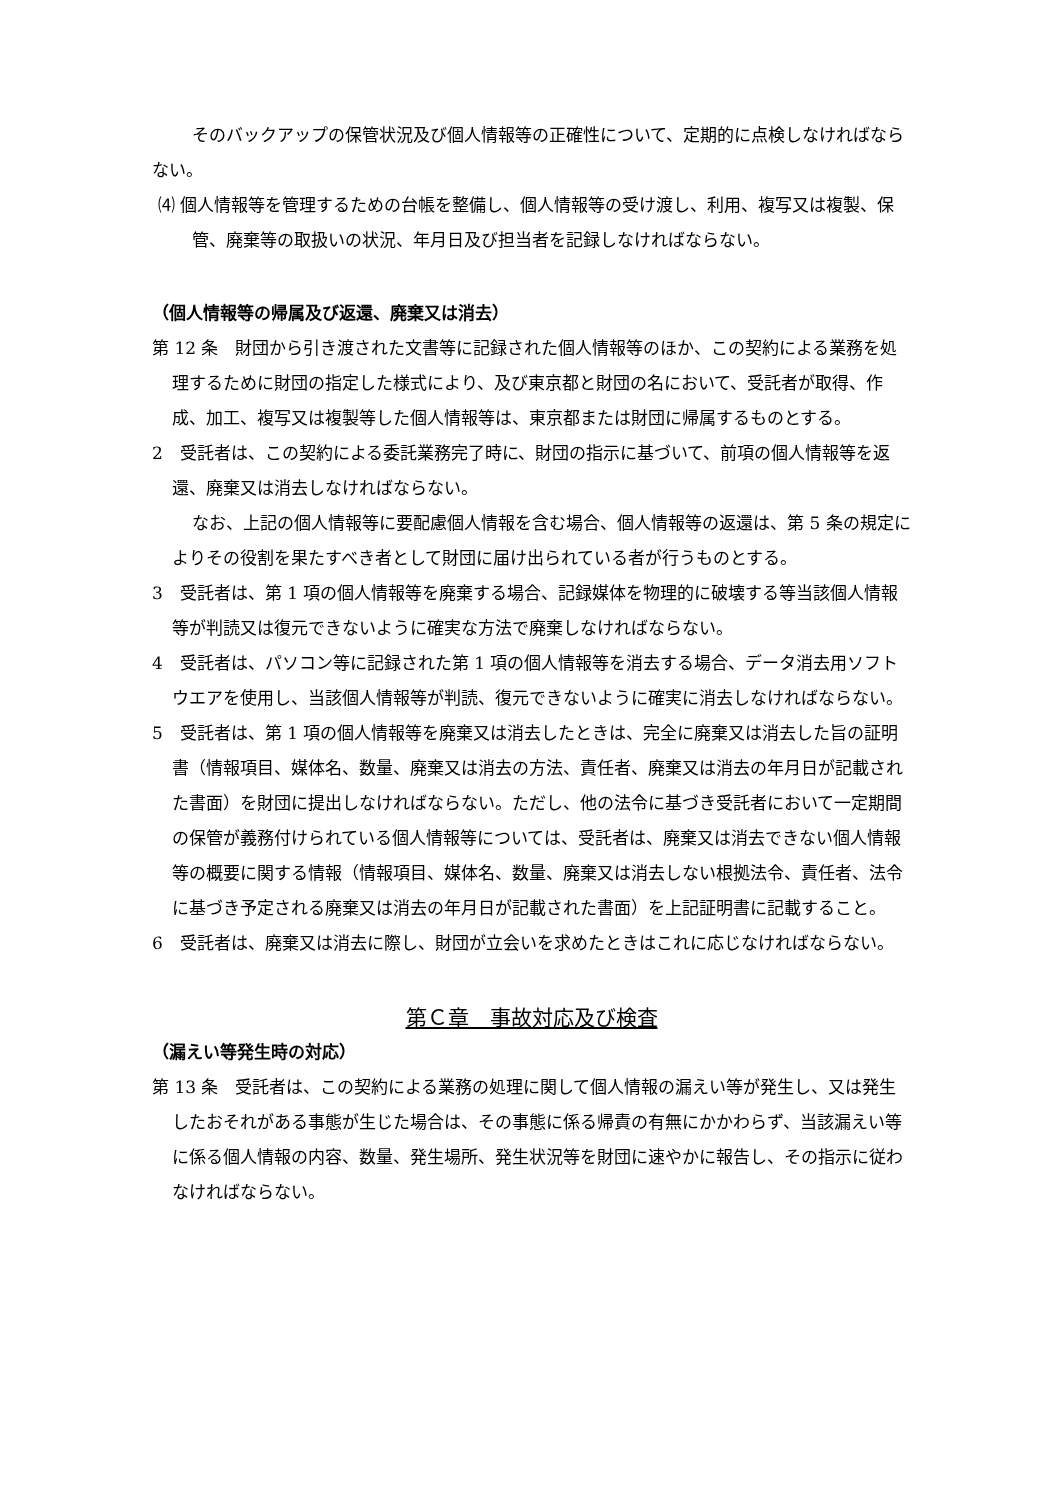そのバックアップの保管状況及び個人情報等の正確性について、定期的に点検しなければならない。
⑷ 個人情報等を管理するための台帳を整備し、個人情報等の受け渡し、利用、複写又は複製、保管、廃棄等の取扱いの状況、年月日及び担当者を記録しなければならない。
（個人情報等の帰属及び返還、廃棄又は消去）
第 12 条　財団から引き渡された文書等に記録された個人情報等のほか、この契約による業務を処理するために財団の指定した様式により、及び東京都と財団の名において、受託者が取得、作成、加工、複写又は複製等した個人情報等は、東京都または財団に帰属するものとする。
2　受託者は、この契約による委託業務完了時に、財団の指示に基づいて、前項の個人情報等を返還、廃棄又は消去しなければならない。
なお、上記の個人情報等に要配慮個人情報を含む場合、個人情報等の返還は、第 5 条の規定によりその役割を果たすべき者として財団に届け出られている者が行うものとする。
3　受託者は、第 1 項の個人情報等を廃棄する場合、記録媒体を物理的に破壊する等当該個人情報等が判読又は復元できないように確実な方法で廃棄しなければならない。
4　受託者は、パソコン等に記録された第 1 項の個人情報等を消去する場合、データ消去用ソフトウエアを使用し、当該個人情報等が判読、復元できないように確実に消去しなければならない。
5　受託者は、第 1 項の個人情報等を廃棄又は消去したときは、完全に廃棄又は消去した旨の証明書（情報項目、媒体名、数量、廃棄又は消去の方法、責任者、廃棄又は消去の年月日が記載された書面）を財団に提出しなければならない。ただし、他の法令に基づき受託者において一定期間の保管が義務付けられている個人情報等については、受託者は、廃棄又は消去できない個人情報等の概要に関する情報（情報項目、媒体名、数量、廃棄又は消去しない根拠法令、責任者、法令に基づき予定される廃棄又は消去の年月日が記載された書面）を上記証明書に記載すること。
6　受託者は、廃棄又は消去に際し、財団が立会いを求めたときはこれに応じなければならない。
第Ｃ章　事故対応及び検査
（漏えい等発生時の対応）
第 13 条　受託者は、この契約による業務の処理に関して個人情報の漏えい等が発生し、又は発生したおそれがある事態が生じた場合は、その事態に係る帰責の有無にかかわらず、当該漏えい等に係る個人情報の内容、数量、発生場所、発生状況等を財団に速やかに報告し、その指示に従わなければならない。